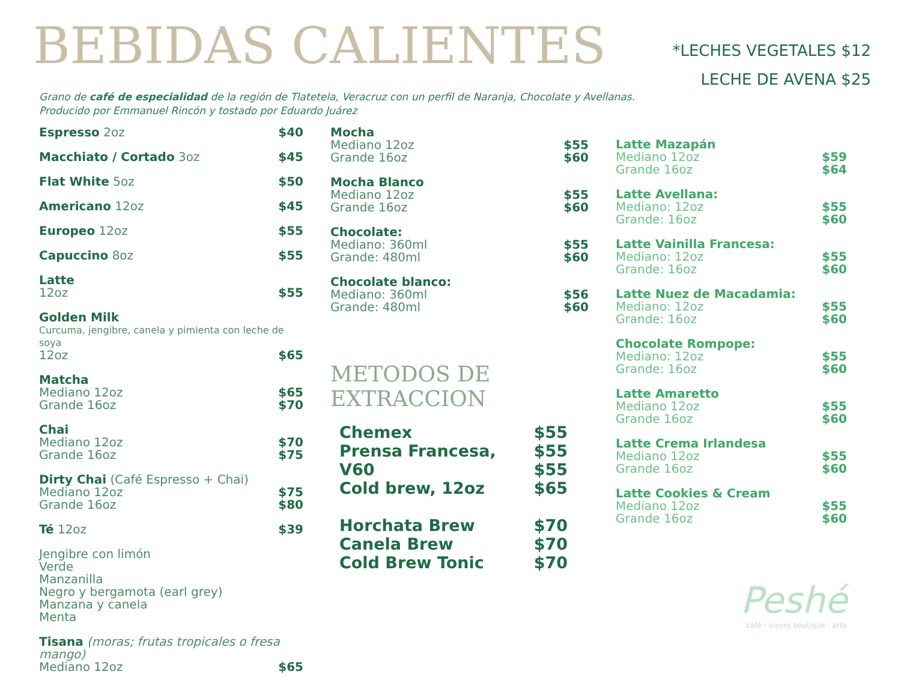BEBIDAS CALIENTES
*LECHES VEGETALES $12
LECHE DE AVENA $25
Grano de café de especialidad de la región de Tlatetela, Veracruz con un perfil de Naranja, Chocolate y Avellanas.
Producido por Emmanuel Rincón y tostado por Eduardo Juárez
Espresso 2oz $40
Macchiato / Cortado 3oz $45
Flat White 5oz $50
Americano 12oz $45
Europeo 12oz $55
Capuccino 8oz $55
Latte
12oz $55
Golden Milk
Curcuma, jengibre, canela y pimienta con leche de soya
12oz $65
Matcha
Mediano 12oz $65
Grande 16oz $70
Chai
Mediano 12oz $70
Grande 16oz $75
Dirty Chai (Café Espresso + Chai)
Mediano 12oz $75
Grande 16oz $80
Té 12oz $39
Jengibre con limón
Verde
Manzanilla
Negro y bergamota (earl grey)
Manzana y canela
Menta
Tisana (moras; frutas tropicales o fresa mango)
Mediano 12oz $65
Mocha
Mediano 12oz $55
Grande 16oz $60
Mocha Blanco
Mediano 12oz $55
Grande 16oz $60
Chocolate:
Mediano: 360ml $55
Grande: 480ml $60
Chocolate blanco:
Mediano: 360ml $56
Grande: 480ml $60
METODOS DE EXTRACCION
Chemex $55
Prensa Francesa, $55
V60 $55
Cold brew, 12oz $65
Horchata Brew $70
Canela Brew $70
Cold Brew Tonic $70
Latte Mazapán
Mediano 12oz $59
Grande 16oz $64
Latte Avellana:
Mediano: 12oz $55
Grande: 16oz $60
Latte Vainilla Francesa:
Mediano: 12oz $55
Grande: 16oz $60
Latte Nuez de Macadamia:
Mediano: 12oz $55
Grande: 16oz $60
Chocolate Rompope:
Mediano: 12oz $55
Grande: 16oz $60
Latte Amaretto
Mediano 12oz $55
Grande 16oz $60
Latte Crema Irlandesa
Mediano 12oz $55
Grande 16oz $60
Latte Cookies & Cream
Mediano 12oz $55
Grande 16oz $60
Peshé
café - vivero boutique - arte